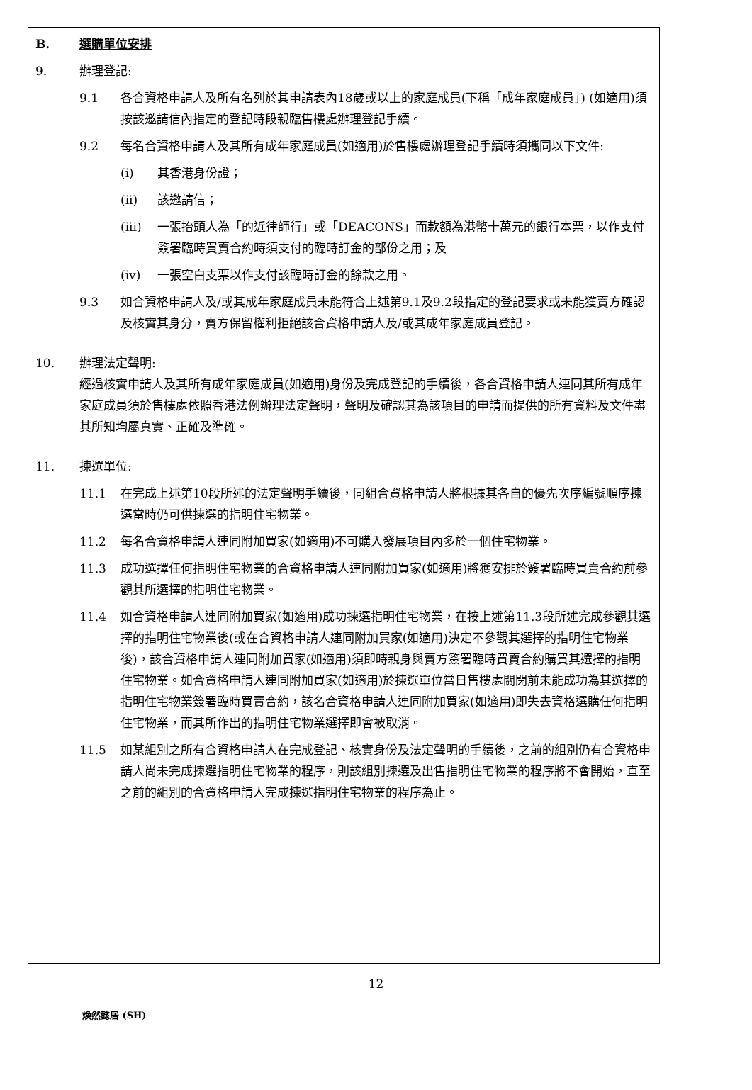B. 選購單位安排
9. 辦理登記:
9.1 各合資格申請人及所有名列於其申請表內18歲或以上的家庭成員(下稱「成年家庭成員」) (如適用)須按該邀請信內指定的登記時段親臨售樓處辦理登記手續。
9.2 每名合資格申請人及其所有成年家庭成員(如適用)於售樓處辦理登記手續時須攜同以下文件:
(i) 其香港身份證；
(ii) 該邀請信；
(iii) 一張抬頭人為「的近律師行」或「DEACONS」而款額為港幣十萬元的銀行本票，以作支付簽署臨時買賣合約時須支付的臨時訂金的部份之用；及
(iv) 一張空白支票以作支付該臨時訂金的餘款之用。
9.3 如合資格申請人及/或其成年家庭成員未能符合上述第9.1及9.2段指定的登記要求或未能獲賣方確認及核實其身分，賣方保留權利拒絕該合資格申請人及/或其成年家庭成員登記。
10. 辦理法定聲明:
經過核實申請人及其所有成年家庭成員(如適用)身份及完成登記的手續後，各合資格申請人連同其所有成年家庭成員須於售樓處依照香港法例辦理法定聲明，聲明及確認其為該項目的申請而提供的所有資料及文件盡其所知均屬真實、正確及準確。
11. 揀選單位:
11.1 在完成上述第10段所述的法定聲明手續後，同組合資格申請人將根據其各自的優先次序編號順序揀選當時仍可供揀選的指明住宅物業。
11.2 每名合資格申請人連同附加買家(如適用)不可購入發展項目內多於一個住宅物業。
11.3 成功選擇任何指明住宅物業的合資格申請人連同附加買家(如適用)將獲安排於簽署臨時買賣合約前參觀其所選擇的指明住宅物業。
11.4 如合資格申請人連同附加買家(如適用)成功揀選指明住宅物業，在按上述第11.3段所述完成參觀其選擇的指明住宅物業後(或在合資格申請人連同附加買家(如適用)決定不參觀其選擇的指明住宅物業後)，該合資格申請人連同附加買家(如適用)須即時親身與賣方簽署臨時買賣合約購買其選擇的指明住宅物業。如合資格申請人連同附加買家(如適用)於揀選單位當日售樓處關閉前未能成功為其選擇的指明住宅物業簽署臨時買賣合約，該名合資格申請人連同附加買家(如適用)即失去資格選購任何指明住宅物業，而其所作出的指明住宅物業選擇即會被取消。
11.5 如某組別之所有合資格申請人在完成登記、核實身份及法定聲明的手續後，之前的組別仍有合資格申請人尚未完成揀選指明住宅物業的程序，則該組別揀選及出售指明住宅物業的程序將不會開始，直至之前的組別的合資格申請人完成揀選指明住宅物業的程序為止。
12
煥然懿居 (SH)